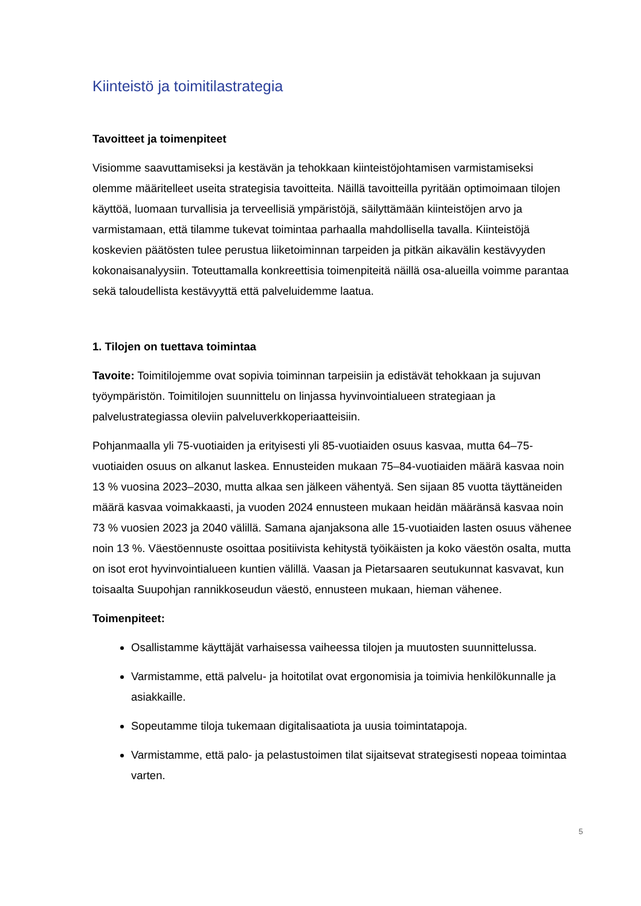Kiinteistö ja toimitilastrategia
Tavoitteet ja toimenpiteet
Visiomme saavuttamiseksi ja kestävän ja tehokkaan kiinteistöjohtamisen varmistamiseksi olemme määritelleet useita strategisia tavoitteita. Näillä tavoitteilla pyritään optimoimaan tilojen käyttöä, luomaan turvallisia ja terveellisiä ympäristöjä, säilyttämään kiinteistöjen arvo ja varmistamaan, että tilamme tukevat toimintaa parhaalla mahdollisella tavalla. Kiinteistöjä koskevien päätösten tulee perustua liiketoiminnan tarpeiden ja pitkän aikavälin kestävyyden kokonaisanalyysiin. Toteuttamalla konkreettisia toimenpiteitä näillä osa-alueilla voimme parantaa sekä taloudellista kestävyyttä että palveluidemme laatua.
1. Tilojen on tuettava toimintaa
Tavoite: Toimitilojemme ovat sopivia toiminnan tarpeisiin ja edistävät tehokkaan ja sujuvan työympäristön. Toimitilojen suunnittelu on linjassa hyvinvointialueen strategiaan ja palvelustrategiassa oleviin palveluverkkoperiaatteisiin.
Pohjanmaalla yli 75-vuotiaiden ja erityisesti yli 85-vuotiaiden osuus kasvaa, mutta 64–75-vuotiaiden osuus on alkanut laskea. Ennusteiden mukaan 75–84-vuotiaiden määrä kasvaa noin 13 % vuosina 2023–2030, mutta alkaa sen jälkeen vähentyä. Sen sijaan 85 vuotta täyttäneiden määrä kasvaa voimakkaasti, ja vuoden 2024 ennusteen mukaan heidän määränsä kasvaa noin 73 % vuosien 2023 ja 2040 välillä. Samana ajanjaksona alle 15-vuotiaiden lasten osuus vähenee noin 13 %. Väestöennuste osoittaa positiivista kehitystä työikäisten ja koko väestön osalta, mutta on isot erot hyvinvointialueen kuntien välillä. Vaasan ja Pietarsaaren seutukunnat kasvavat, kun toisaalta Suupohjan rannikkoseudun väestö, ennusteen mukaan, hieman vähenee.
Toimenpiteet:
Osallistamme käyttäjät varhaisessa vaiheessa tilojen ja muutosten suunnittelussa.
Varmistamme, että palvelu- ja hoitotilat ovat ergonomisia ja toimivia henkilökunnalle ja asiakkaille.
Sopeutamme tiloja tukemaan digitalisaatiota ja uusia toimintatapoja.
Varmistamme, että palo- ja pelastustoimen tilat sijaitsevat strategisesti nopeaa toimintaa varten.
5